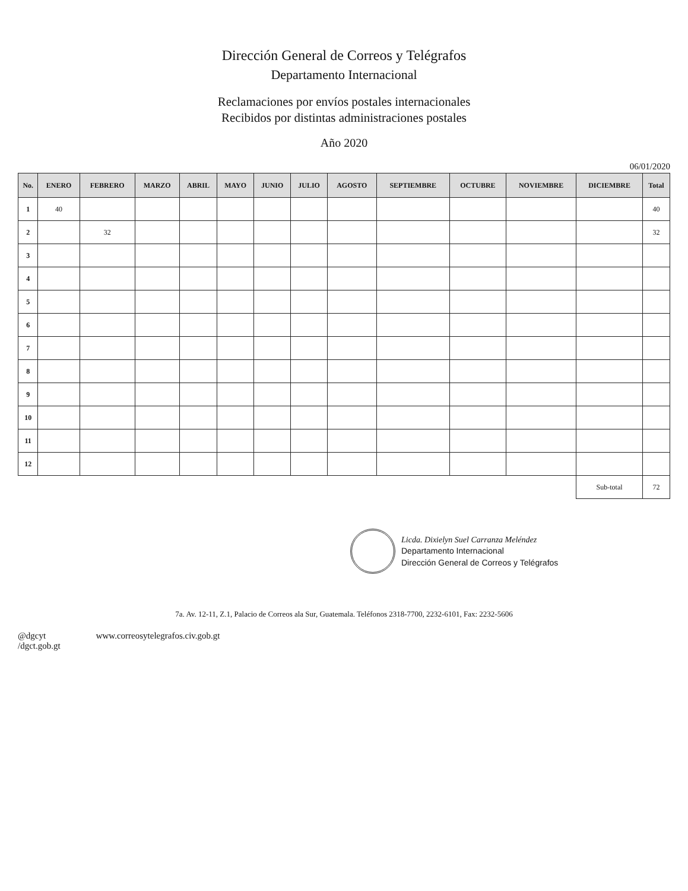Dirección General de Correos y Telégrafos
Departamento Internacional
Reclamaciones por envíos postales internacionales
Recibidos por distintas administraciones postales
Año 2020
06/01/2020
| No. | ENERO | FEBRERO | MARZO | ABRIL | MAYO | JUNIO | JULIO | AGOSTO | SEPTIEMBRE | OCTUBRE | NOVIEMBRE | DICIEMBRE | Total |
| --- | --- | --- | --- | --- | --- | --- | --- | --- | --- | --- | --- | --- | --- |
| 1 | 40 | | | | | | | | | | | | 40 |
| 2 | | 32 | | | | | | | | | | | 32 |
| 3 | | | | | | | | | | | | | |
| 4 | | | | | | | | | | | | | |
| 5 | | | | | | | | | | | | | |
| 6 | | | | | | | | | | | | | |
| 7 | | | | | | | | | | | | | |
| 8 | | | | | | | | | | | | | |
| 9 | | | | | | | | | | | | | |
| 10 | | | | | | | | | | | | | |
| 11 | | | | | | | | | | | | | |
| 12 | | | | | | | | | | | | | |
| | | | | | | | | | | | | Sub-total | 72 |
Licda. Dixielyn Suel Carranza Meléndez
Departamento Internacional
Dirección General de Correos y Telégrafos
7a. Av. 12-11, Z.1, Palacio de Correos ala Sur, Guatemala. Teléfonos 2318-7700, 2232-6101, Fax: 2232-5606
@dgcyt
/dgct.gob.gt www.correosytelegrafos.civ.gob.gt